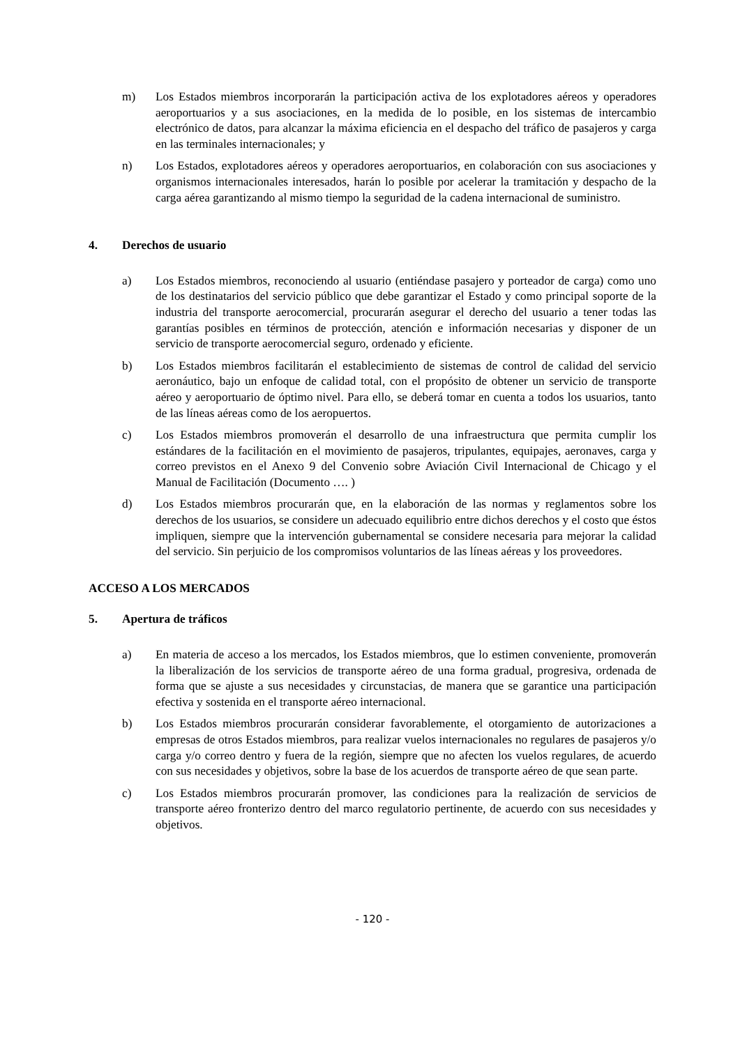m) Los Estados miembros incorporarán la participación activa de los explotadores aéreos y operadores aeroportuarios y a sus asociaciones, en la medida de lo posible, en los sistemas de intercambio electrónico de datos, para alcanzar la máxima eficiencia en el despacho del tráfico de pasajeros y carga en las terminales internacionales; y
n) Los Estados, explotadores aéreos y operadores aeroportuarios, en colaboración con sus asociaciones y organismos internacionales interesados, harán lo posible por acelerar la tramitación y despacho de la carga aérea garantizando al mismo tiempo la seguridad de la cadena internacional de suministro.
4. Derechos de usuario
a) Los Estados miembros, reconociendo al usuario (entiéndase pasajero y porteador de carga) como uno de los destinatarios del servicio público que debe garantizar el Estado y como principal soporte de la industria del transporte aerocomercial, procurarán asegurar el derecho del usuario a tener todas las garantías posibles en términos de protección, atención e información necesarias y disponer de un servicio de transporte aerocomercial seguro, ordenado y eficiente.
b) Los Estados miembros facilitarán el establecimiento de sistemas de control de calidad del servicio aeronáutico, bajo un enfoque de calidad total, con el propósito de obtener un servicio de transporte aéreo y aeroportuario de óptimo nivel. Para ello, se deberá tomar en cuenta a todos los usuarios, tanto de las líneas aéreas como de los aeropuertos.
c) Los Estados miembros promoverán el desarrollo de una infraestructura que permita cumplir los estándares de la facilitación en el movimiento de pasajeros, tripulantes, equipajes, aeronaves, carga y correo previstos en el Anexo 9 del Convenio sobre Aviación Civil Internacional de Chicago y el Manual de Facilitación (Documento …. )
d) Los Estados miembros procurarán que, en la elaboración de las normas y reglamentos sobre los derechos de los usuarios, se considere un adecuado equilibrio entre dichos derechos y el costo que éstos impliquen, siempre que la intervención gubernamental se considere necesaria para mejorar la calidad del servicio. Sin perjuicio de los compromisos voluntarios de las líneas aéreas y los proveedores.
ACCESO A LOS MERCADOS
5. Apertura de tráficos
a) En materia de acceso a los mercados, los Estados miembros, que lo estimen conveniente, promoverán la liberalización de los servicios de transporte aéreo de una forma gradual, progresiva, ordenada de forma que se ajuste a sus necesidades y circunstacias, de manera que se garantice una participación efectiva y sostenida en el transporte aéreo internacional.
b) Los Estados miembros procurarán considerar favorablemente, el otorgamiento de autorizaciones a empresas de otros Estados miembros, para realizar vuelos internacionales no regulares de pasajeros y/o carga y/o correo dentro y fuera de la región, siempre que no afecten los vuelos regulares, de acuerdo con sus necesidades y objetivos, sobre la base de los acuerdos de transporte aéreo de que sean parte.
c) Los Estados miembros procurarán promover, las condiciones para la realización de servicios de transporte aéreo fronterizo dentro del marco regulatorio pertinente, de acuerdo con sus necesidades y objetivos.
- 120 -